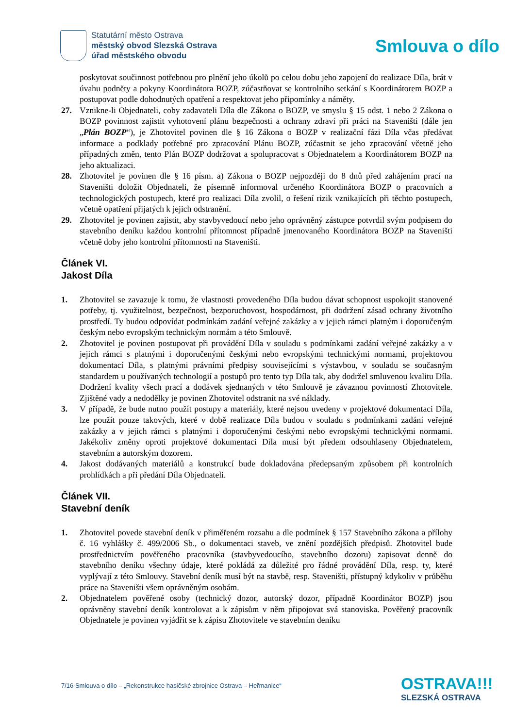Statutární město Ostrava
městský obvod Slezská Ostrava
úřad městského obvodu
Smlouva o dílo
poskytovat součinnost potřebnou pro plnění jeho úkolů po celou dobu jeho zapojení do realizace Díla, brát v úvahu podněty a pokyny Koordinátora BOZP, zúčastňovat se kontrolního setkání s Koordinátorem BOZP a postupovat podle dohodnutých opatření a respektovat jeho připomínky a náměty.
27. Vznikne-li Objednateli, coby zadavateli Díla dle Zákona o BOZP, ve smyslu § 15 odst. 1 nebo 2 Zákona o BOZP povinnost zajistit vyhotovení plánu bezpečnosti a ochrany zdraví při práci na Staveništi (dále jen „Plán BOZP“), je Zhotovitel povinen dle § 16 Zákona o BOZP v realizační fázi Díla včas předávat informace a podklady potřebné pro zpracování Plánu BOZP, zúčastnit se jeho zpracování včetně jeho případných změn, tento Plán BOZP dodržovat a spolupracovat s Objednatelem a Koordinátorem BOZP na jeho aktualizaci.
28. Zhotovitel je povinen dle § 16 písm. a) Zákona o BOZP nejpozději do 8 dnů před zahájením prací na Staveništi doložit Objednateli, že písemně informoval určeného Koordinátora BOZP o pracovních a technologických postupech, které pro realizaci Díla zvolil, o řešení rizik vznikajících při těchto postupech, včetně opatření přijatých k jejich odstranění.
29. Zhotovitel je povinen zajistit, aby stavbyvedoucí nebo jeho oprávněný zástupce potvrdil svým podpisem do stavebního deníku každou kontrolní přítomnost případně jmenovaného Koordinátora BOZP na Staveništi včetně doby jeho kontrolní přítomnosti na Staveništi.
Článek VI.
Jakost Díla
1. Zhotovitel se zavazuje k tomu, že vlastnosti provedeného Díla budou dávat schopnost uspokojit stanovené potřeby, tj. využitelnost, bezpečnost, bezporuchovost, hospodárnost, při dodržení zásad ochrany životního prostředí. Ty budou odpovídat podmínkám zadání veřejné zakázky a v jejich rámci platným i doporučeným českým nebo evropským technickým normám a této Smlouvě.
2. Zhotovitel je povinen postupovat při provádění Díla v souladu s podmínkami zadání veřejné zakázky a v jejich rámci s platnými i doporučenými českými nebo evropskými technickými normami, projektovou dokumentací Díla, s platnými právními předpisy souvisejícími s výstavbou, v souladu se současným standardem u používaných technologií a postupů pro tento typ Díla tak, aby dodržel smluvenou kvalitu Díla. Dodržení kvality všech prací a dodávek sjednaných v této Smlouvě je závaznou povinností Zhotovitele. Zjištěné vady a nedodělky je povinen Zhotovitel odstranit na své náklady.
3. V případě, že bude nutno použít postupy a materiály, které nejsou uvedeny v projektové dokumentaci Díla, lze použít pouze takových, které v době realizace Díla budou v souladu s podmínkami zadání veřejné zakázky a v jejich rámci s platnými i doporučenými českými nebo evropskými technickými normami. Jakékoliv změny oproti projektové dokumentaci Díla musí být předem odsouhlaseny Objednatelem, stavebním a autorským dozorem.
4. Jakost dodávaných materiálů a konstrukcí bude dokladována předepsaným způsobem při kontrolních prohlídkách a při předání Díla Objednateli.
Článek VII.
Stavební deník
1. Zhotovitel povede stavební deník v přiměřeném rozsahu a dle podmínek § 157 Stavebního zákona a přílohy č. 16 vyhlášky č. 499/2006 Sb., o dokumentaci staveb, ve znění pozdějších předpisů. Zhotovitel bude prostřednictvím pověřeného pracovníka (stavbyvedoucího, stavebního dozoru) zapisovat denně do stavebního deníku všechny údaje, které pokládá za důležité pro řádné provádění Díla, resp. ty, které vyplývají z této Smlouvy. Stavební deník musí být na stavbě, resp. Staveništi, přístupný kdykoliv v průběhu práce na Staveništi všem oprávněným osobám.
2. Objednatelem pověřené osoby (technický dozor, autorský dozor, případně Koordinátor BOZP) jsou oprávněny stavební deník kontrolovat a k zápisům v něm připojovat svá stanoviska. Pověřený pracovník Objednatele je povinen vyjádřit se k zápisu Zhotovitele ve stavebním deníku
7/16 Smlouva o dílo – „Rekonstrukce hasičské zbrojnice Ostrava – Heřmanice“
OSTRAVA!!!
SLEZSKÁ OSTRAVA